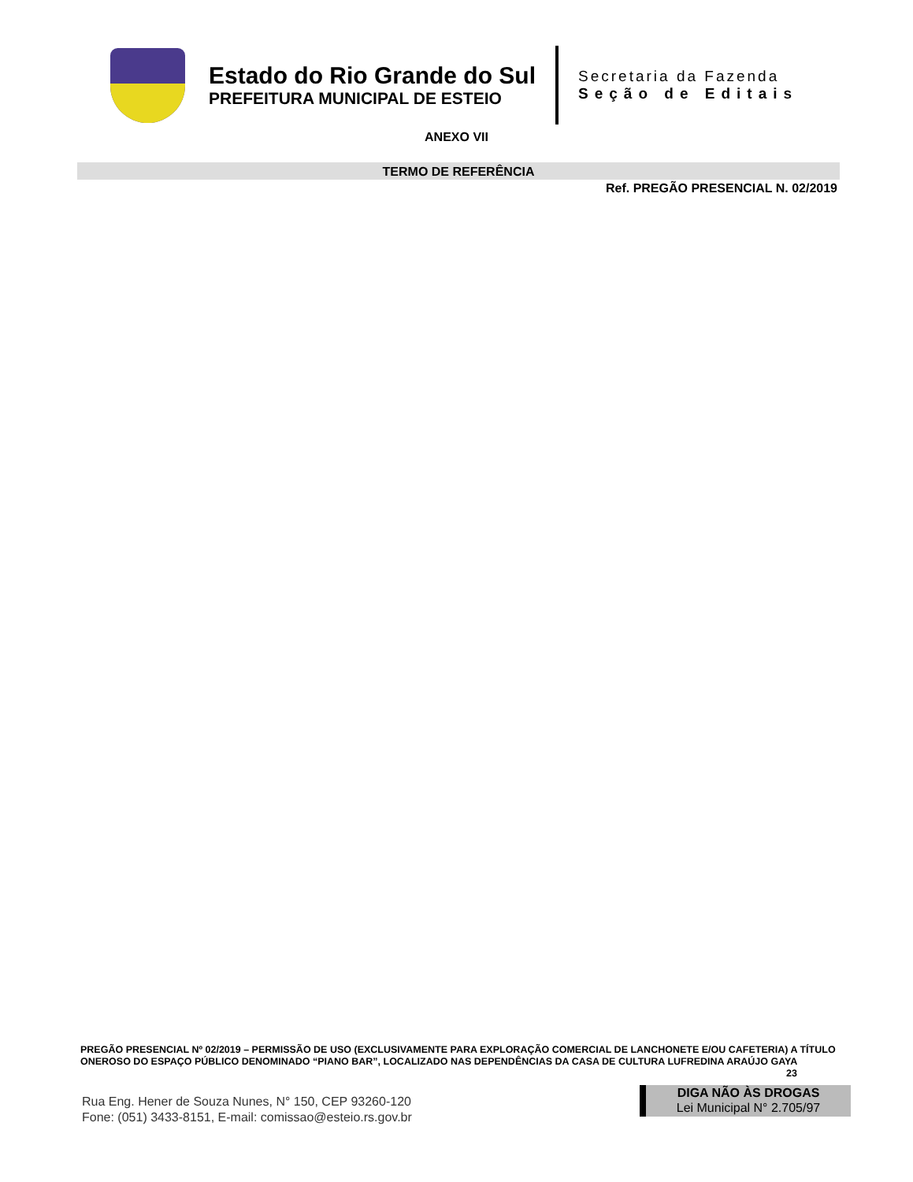Estado do Rio Grande do Sul
PREFEITURA MUNICIPAL DE ESTEIO
Secretaria da Fazenda
Seção de Editais
ANEXO VII
TERMO DE REFERÊNCIA
Ref. PREGÃO PRESENCIAL N. 02/2019
PREGÃO PRESENCIAL Nº 02/2019 – PERMISSÃO DE USO (EXCLUSIVAMENTE PARA EXPLORAÇÃO COMERCIAL DE LANCHONETE E/OU CAFETERIA) A TÍTULO ONEROSO DO ESPAÇO PÚBLICO DENOMINADO “PIANO BAR”, LOCALIZADO NAS DEPENDÊNCIAS DA CASA DE CULTURA LUFREDINA ARAÚJO GAYA 23
Rua Eng. Hener de Souza Nunes, N° 150, CEP 93260-120
Fone: (051) 3433-8151, E-mail: comissao@esteio.rs.gov.br
DIGA NÃO ÀS DROGAS
Lei Municipal N° 2.705/97